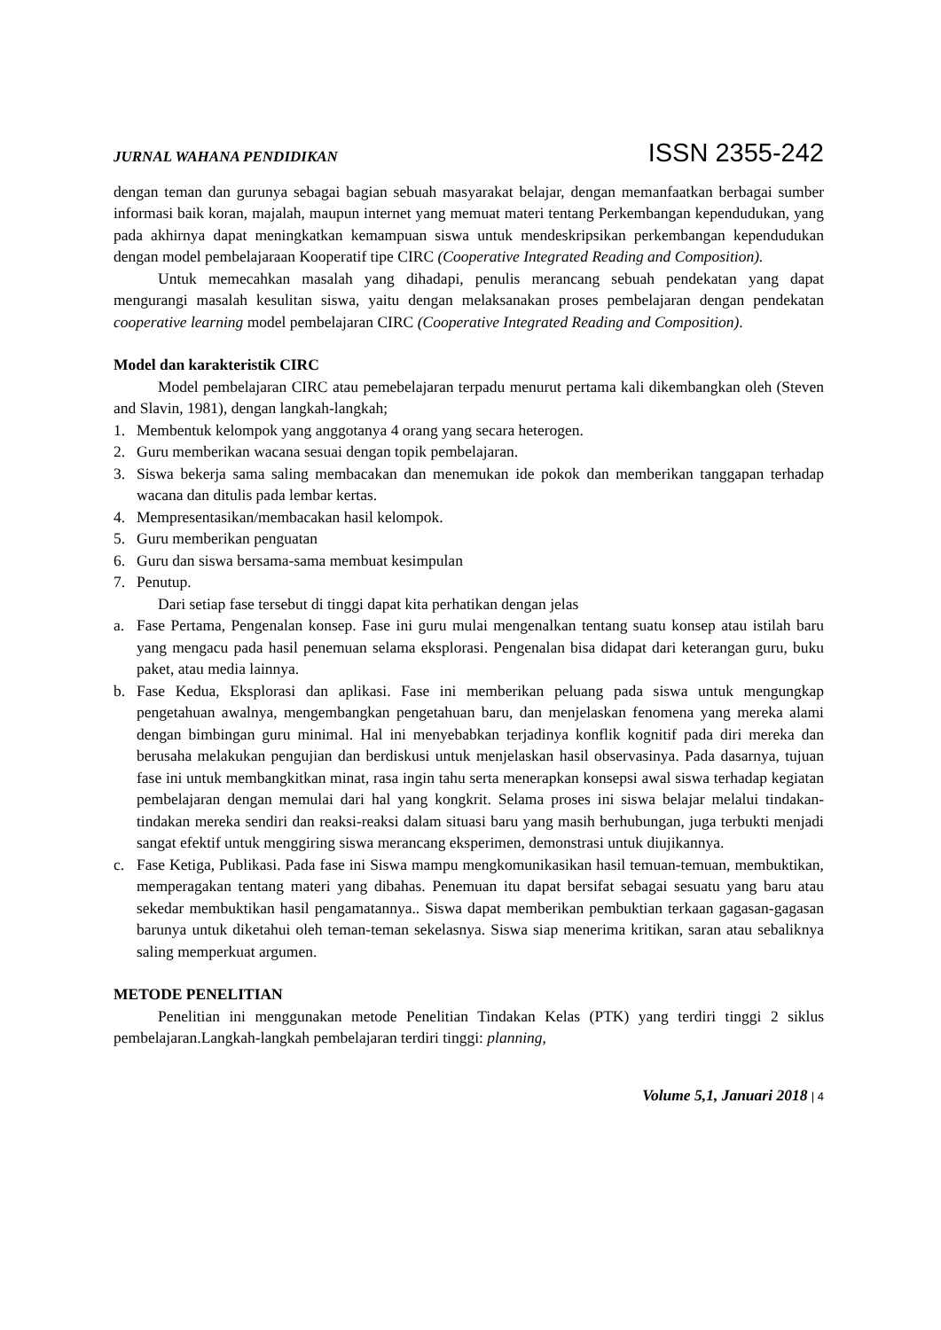JURNAL WAHANA PENDIDIKAN ISSN 2355-242
dengan teman dan gurunya sebagai bagian sebuah masyarakat belajar, dengan memanfaatkan berbagai sumber informasi baik koran, majalah, maupun internet yang memuat materi tentang Perkembangan kependudukan, yang pada akhirnya dapat meningkatkan kemampuan siswa untuk mendeskripsikan perkembangan kependudukan dengan model pembelajaraan Kooperatif tipe CIRC (Cooperative Integrated Reading and Composition).
Untuk memecahkan masalah yang dihadapi, penulis merancang sebuah pendekatan yang dapat mengurangi masalah kesulitan siswa, yaitu dengan melaksanakan proses pembelajaran dengan pendekatan cooperative learning model pembelajaran CIRC (Cooperative Integrated Reading and Composition).
Model dan karakteristik CIRC
Model pembelajaran CIRC atau pemebelajaran terpadu menurut pertama kali dikembangkan oleh (Steven and Slavin, 1981), dengan langkah-langkah;
1. Membentuk kelompok yang anggotanya 4 orang yang secara heterogen.
2. Guru memberikan wacana sesuai dengan topik pembelajaran.
3. Siswa bekerja sama saling membacakan dan menemukan ide pokok dan memberikan tanggapan terhadap wacana dan ditulis pada lembar kertas.
4. Mempresentasikan/membacakan hasil kelompok.
5. Guru memberikan penguatan
6. Guru dan siswa bersama-sama membuat kesimpulan
7. Penutup.
Dari setiap fase tersebut di tinggi dapat kita perhatikan dengan jelas
a. Fase Pertama, Pengenalan konsep. Fase ini guru mulai mengenalkan tentang suatu konsep atau istilah baru yang mengacu pada hasil penemuan selama eksplorasi. Pengenalan bisa didapat dari keterangan guru, buku paket, atau media lainnya.
b. Fase Kedua, Eksplorasi dan aplikasi. Fase ini memberikan peluang pada siswa untuk mengungkap pengetahuan awalnya, mengembangkan pengetahuan baru, dan menjelaskan fenomena yang mereka alami dengan bimbingan guru minimal. Hal ini menyebabkan terjadinya konflik kognitif pada diri mereka dan berusaha melakukan pengujian dan berdiskusi untuk menjelaskan hasil observasinya. Pada dasarnya, tujuan fase ini untuk membangkitkan minat, rasa ingin tahu serta menerapkan konsepsi awal siswa terhadap kegiatan pembelajaran dengan memulai dari hal yang kongkrit. Selama proses ini siswa belajar melalui tindakan-tindakan mereka sendiri dan reaksi-reaksi dalam situasi baru yang masih berhubungan, juga terbukti menjadi sangat efektif untuk menggiring siswa merancang eksperimen, demonstrasi untuk diujikannya.
c. Fase Ketiga, Publikasi. Pada fase ini Siswa mampu mengkomunikasikan hasil temuan-temuan, membuktikan, memperagakan tentang materi yang dibahas. Penemuan itu dapat bersifat sebagai sesuatu yang baru atau sekedar membuktikan hasil pengamatannya.. Siswa dapat memberikan pembuktian terkaan gagasan-gagasan barunya untuk diketahui oleh teman-teman sekelasnya. Siswa siap menerima kritikan, saran atau sebaliknya saling memperkuat argumen.
METODE PENELITIAN
Penelitian ini menggunakan metode Penelitian Tindakan Kelas (PTK) yang terdiri tinggi 2 siklus pembelajaran.Langkah-langkah pembelajaran terdiri tinggi: planning,
Volume 5,1, Januari 2018 | 4